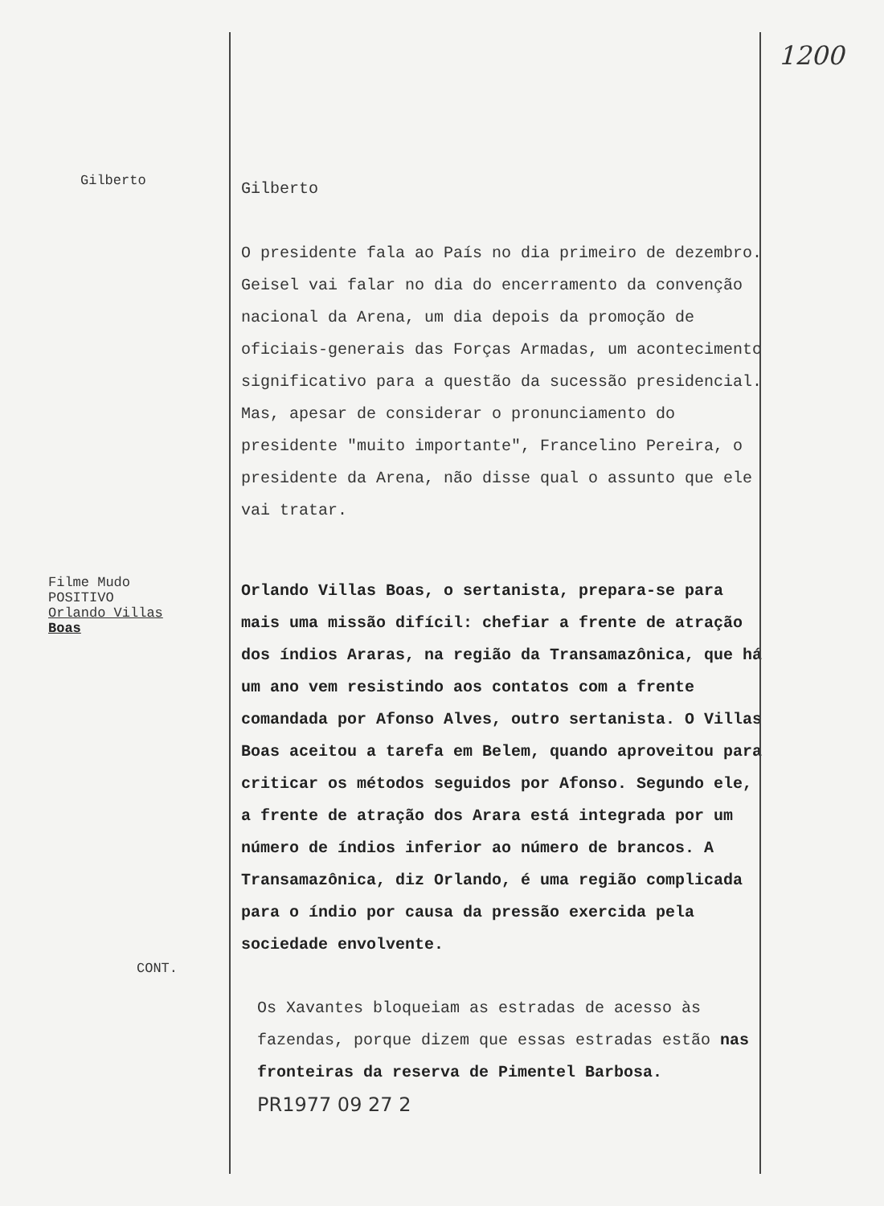1200
Gilberto
Gilberto
O presidente fala ao País no dia primeiro de dezembro. Geisel vai falar no dia do encerramento da convenção nacional da Arena, um dia depois da promoção de oficiais-generais das Forças Armadas, um acontecimento significativo para a questão da sucessão presidencial. Mas, apesar de considerar o pronunciamento do presidente "muito importante", Francelino Pereira, o presidente da Arena, não disse qual o assunto que ele vai tratar.
Filme Mudo
POSITIVO
Orlando Villas
Boas
Orlando Villas Boas, o sertanista, prepara-se para mais uma missão difícil: chefiar a frente de atração dos índios Araras, na região da Transamazônica, que há um ano vem resistindo aos contatos com a frente comandada por Afonso Alves, outro sertanista. O Villas Boas aceitou a tarefa em Belem, quando aproveitou para criticar os métodos seguidos por Afonso. Segundo ele, a frente de atração dos Arara está integrada por um número de índios inferior ao número de brancos. A Transamazônica, diz Orlando, é uma região complicada para o índio por causa da pressão exercida pela sociedade envolvente.
CONT.
Os Xavantes bloqueiam as estradas de acesso às fazendas, porque dizem que essas estradas estão nas fronteiras da reserva de Pimentel Barbosa.
PR1977 09 27 2